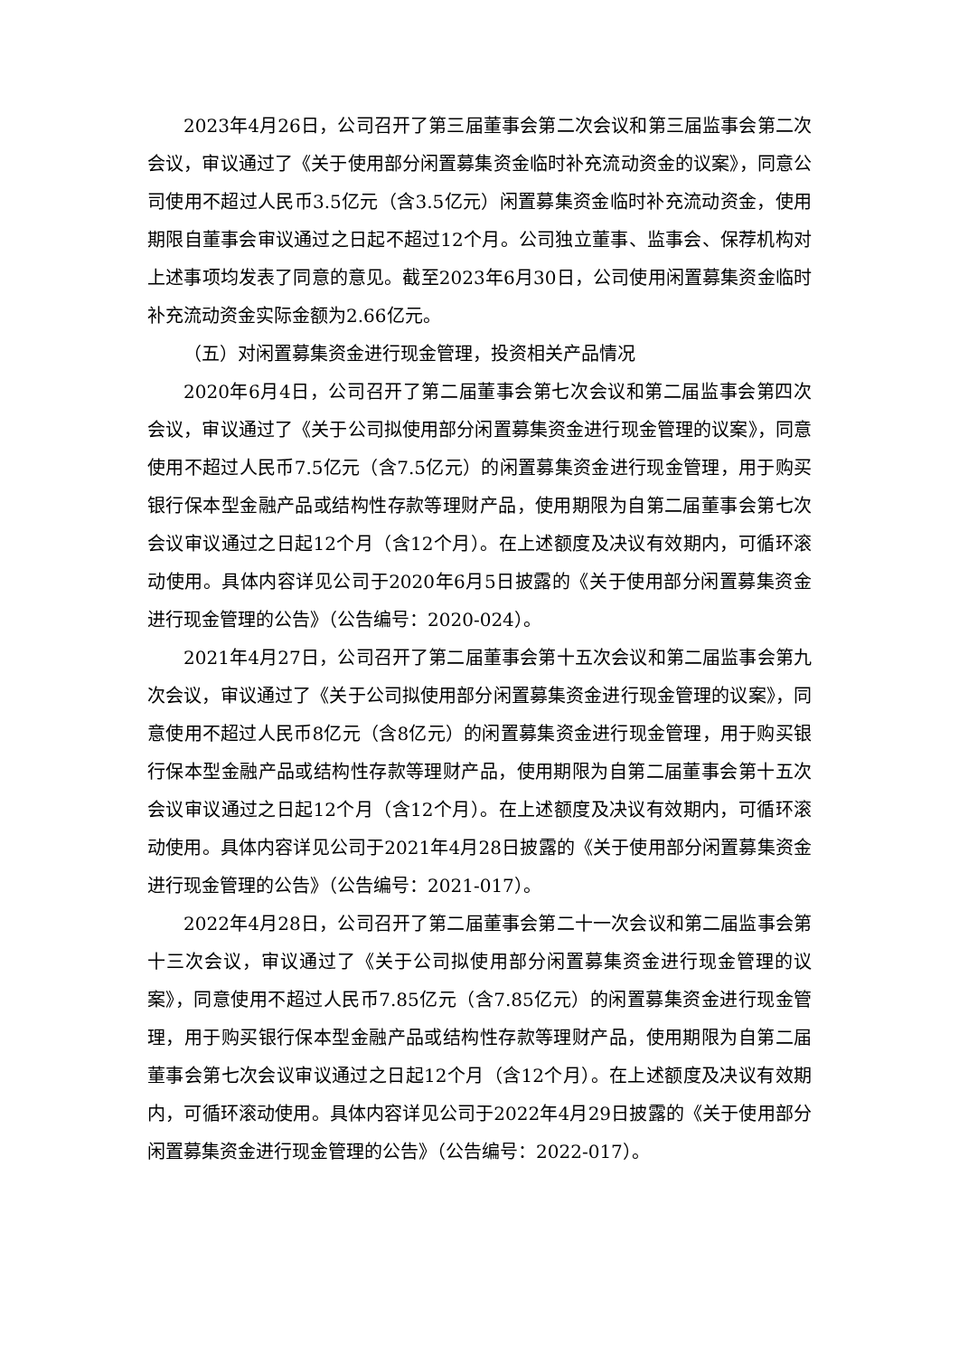2023年4月26日，公司召开了第三届董事会第二次会议和第三届监事会第二次会议，审议通过了《关于使用部分闲置募集资金临时补充流动资金的议案》，同意公司使用不超过人民币3.5亿元（含3.5亿元）闲置募集资金临时补充流动资金，使用期限自董事会审议通过之日起不超过12个月。公司独立董事、监事会、保荐机构对上述事项均发表了同意的意见。截至2023年6月30日，公司使用闲置募集资金临时补充流动资金实际金额为2.66亿元。
（五）对闲置募集资金进行现金管理，投资相关产品情况
2020年6月4日，公司召开了第二届董事会第七次会议和第二届监事会第四次会议，审议通过了《关于公司拟使用部分闲置募集资金进行现金管理的议案》，同意使用不超过人民币7.5亿元（含7.5亿元）的闲置募集资金进行现金管理，用于购买银行保本型金融产品或结构性存款等理财产品，使用期限为自第二届董事会第七次会议审议通过之日起12个月（含12个月）。在上述额度及决议有效期内，可循环滚动使用。具体内容详见公司于2020年6月5日披露的《关于使用部分闲置募集资金进行现金管理的公告》（公告编号：2020-024）。
2021年4月27日，公司召开了第二届董事会第十五次会议和第二届监事会第九次会议，审议通过了《关于公司拟使用部分闲置募集资金进行现金管理的议案》，同意使用不超过人民币8亿元（含8亿元）的闲置募集资金进行现金管理，用于购买银行保本型金融产品或结构性存款等理财产品，使用期限为自第二届董事会第十五次会议审议通过之日起12个月（含12个月）。在上述额度及决议有效期内，可循环滚动使用。具体内容详见公司于2021年4月28日披露的《关于使用部分闲置募集资金进行现金管理的公告》（公告编号：2021-017）。
2022年4月28日，公司召开了第二届董事会第二十一次会议和第二届监事会第十三次会议，审议通过了《关于公司拟使用部分闲置募集资金进行现金管理的议案》，同意使用不超过人民币7.85亿元（含7.85亿元）的闲置募集资金进行现金管理，用于购买银行保本型金融产品或结构性存款等理财产品，使用期限为自第二届董事会第七次会议审议通过之日起12个月（含12个月）。在上述额度及决议有效期内，可循环滚动使用。具体内容详见公司于2022年4月29日披露的《关于使用部分闲置募集资金进行现金管理的公告》（公告编号：2022-017）。